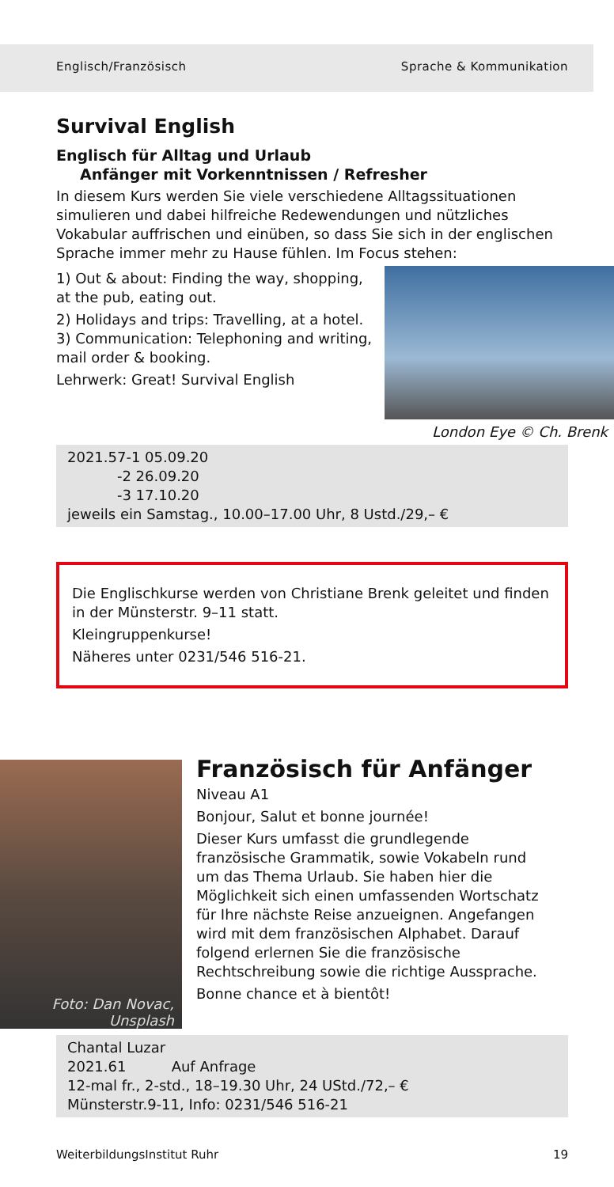Englisch/Französisch Sprache & Kommunikation
Survival English
Englisch für Alltag und Urlaub
Anfänger mit Vorkenntnissen / Refresher
In diesem Kurs werden Sie viele verschiedene Alltagssituationen simulieren und dabei hilfreiche Redewendungen und nützliches Vokabular auffrischen und einüben, so dass Sie sich in der englischen Sprache immer mehr zu Hause fühlen. Im Focus stehen:
1) Out & about: Finding the way, shopping, at the pub, eating out.
2) Holidays and trips: Travelling, at a hotel.
3) Communication: Telephoning and writing, mail order & booking.
Lehrwerk: Great! Survival English
London Eye © Ch. Brenk
2021.57-1 05.09.20
-2 26.09.20
-3 17.10.20
jeweils ein Samstag., 10.00–17.00 Uhr, 8 Ustd./29,– €
Die Englischkurse werden von Christiane Brenk geleitet und finden in der Münsterstr. 9–11 statt.
Kleingruppenkurse!
Näheres unter 0231/546 516-21.
Foto: Dan Novac,
Unsplash
Französisch für Anfänger
Niveau A1
Bonjour, Salut et bonne journée!
Dieser Kurs umfasst die grundlegende französische Grammatik, sowie Vokabeln rund um das Thema Urlaub. Sie haben hier die Möglichkeit sich einen umfassenden Wortschatz für Ihre nächste Reise anzueignen. Angefangen wird mit dem französischen Alphabet. Darauf folgend erlernen Sie die französische Rechtschreibung sowie die richtige Aussprache.
Bonne chance et à bientôt!
Chantal Luzar
2021.61 Auf Anfrage
12-mal fr., 2-std., 18–19.30 Uhr, 24 UStd./72,– €
Münsterstr.9-11, Info: 0231/546 516-21
WeiterbildungsInstitut Ruhr 19